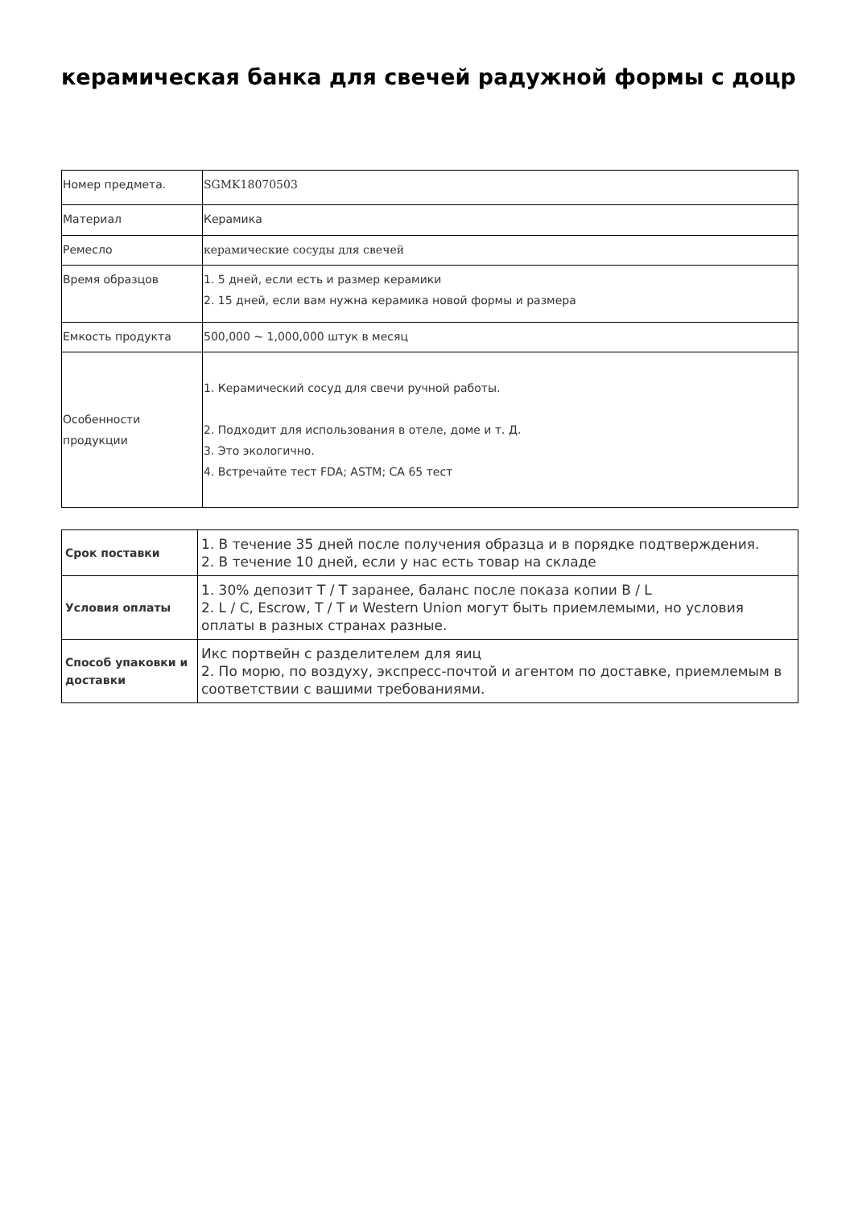керамическая банка для свечей радужной формы с доцр
| Номер предмета. | SGMK18070503 |
| Материал | Керамика |
| Ремесло | керамические сосуды для свечей |
| Время образцов | 1. 5 дней, если есть и размер керамики 2. 15 дней, если вам нужна керамика новой формы и размера |
| Емкость продукта | 500,000 ~ 1,000,000 штук в месяц |
| Особенности продукции | 1. Керамический сосуд для свечи ручной работы. 2. Подходит для использования в отеле, доме и т. Д. 3. Это экологично. 4. Встречайте тест FDA; ASTM; CA 65 тест |
| Срок поставки | 1. В течение 35 дней после получения образца и в порядке подтверждения. 2. В течение 10 дней, если у нас есть товар на складе |
| Условия оплаты | 1. 30% депозит T / T заранее, баланс после показа копии B / L 2. L / C, Escrow, T / T и Western Union могут быть приемлемыми, но условия оплаты в разных странах разные. |
| Способ упаковки и доставки | Икс портвейн с разделителем для яиц 2. По морю, по воздуху, экспресс-почтой и агентом по доставке, приемлемым в соответствии с вашими требованиями. |